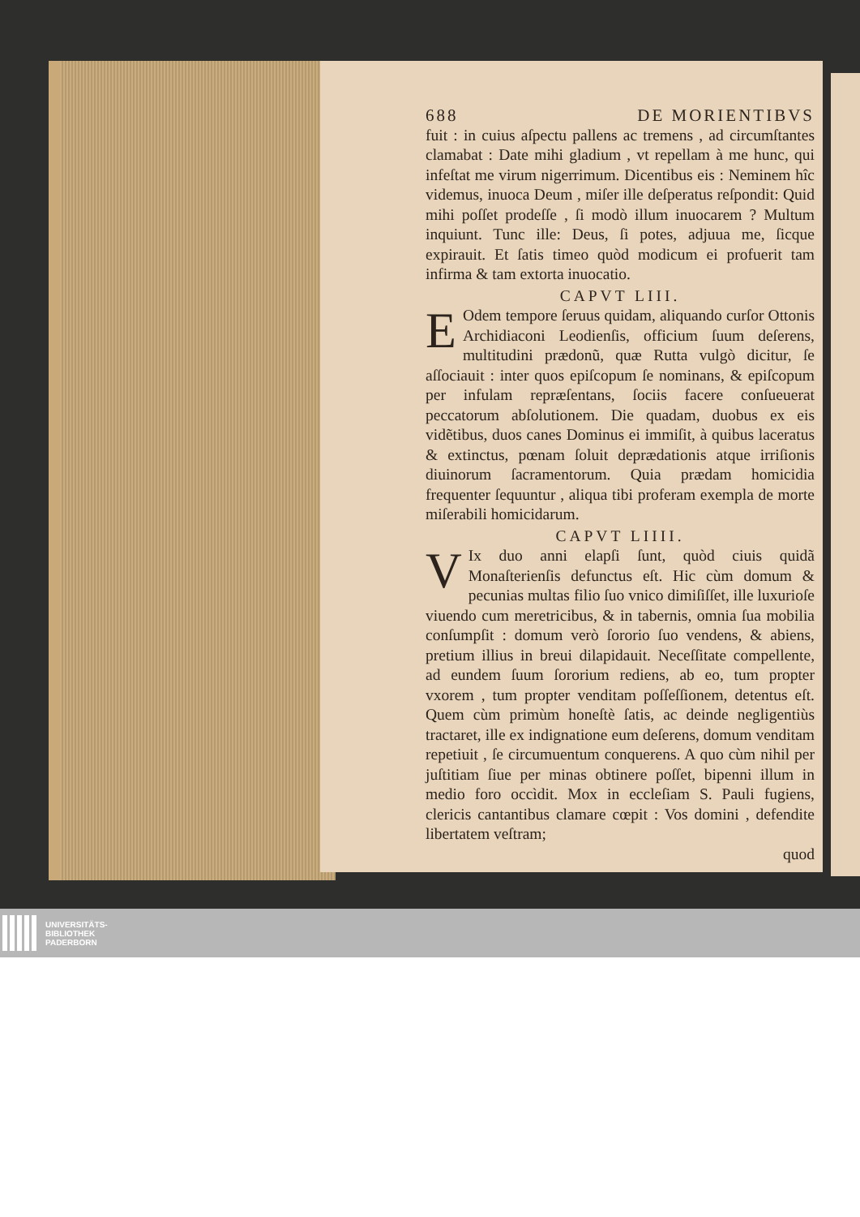688 DE MORIENTIBVS
fuit : in cuius aſpectu pallens ac tremens , ad circumſtantes clamabat : Date mihi gladium , vt repellam à me hunc, qui infeſtat me virum nigerrimum. Dicentibus eis : Neminem hîc videmus, inuoca Deum , miſer ille deſperatus reſpondit: Quid mihi poſſet prodeſſe , ſi modò illum inuocarem ? Multum inquiunt. Tunc ille: Deus, ſi potes, adjuua me, ſicque expirauit. Et ſatis timeo quòd modicum ei profuerit tam infirma & tam extorta inuocatio.
CAPVT LIII.
EOdem tempore ſeruus quidam, aliquando curſor Ottonis Archidiaconi Leodienſis, officium ſuum deſerens, multitudini prædonũ, quæ Rutta vulgò dicitur, ſe aſſociauit : inter quos epiſcopum ſe nominans, & epiſcopum per infulam repræſentans, ſociis facere conſueuerat peccatorum abſolutionem. Die quadam, duobus ex eis vidẽtibus, duos canes Dominus ei immiſit, à quibus laceratus & extinctus, pœnam ſoluit deprædationis atque irriſionis diuinorum ſacramentorum. Quia prædam homicidia frequenter ſequuntur , aliqua tibi proferam exempla de morte miſerabili homicidarum.
CAPVT LIIII.
VIx duo anni elapſi ſunt, quòd ciuis quidã Monaſterienſis defunctus eſt. Hic cùm domum & pecunias multas filio ſuo vnico dimiſiſſet, ille luxurioſe viuendo cum meretricibus, & in tabernis, omnia ſua mobilia conſumpſit : domum verò ſororio ſuo vendens, & abiens, pretium illius in breui dilapidauit. Neceſſitate compellente, ad eundem ſuum ſororium rediens, ab eo, tum propter vxorem , tum propter venditam poſſeſſionem, detentus eſt. Quem cùm primùm honeſtè ſatis, ac deinde negligentiùs tractaret, ille ex indignatione eum deſerens, domum venditam repetiuit , ſe circumuentum conquerens. A quo cùm nihil per juſtitiam ſiue per minas obtinere poſſet, bipenni illum in medio foro occìdit. Mox in eccleſiam S. Pauli fugiens, clericis cantantibus clamare cœpit : Vos domini , defendite libertatem veſtram;
quod
UNIVERSITÄTS-
BIBLIOTHEK
PADERBORN